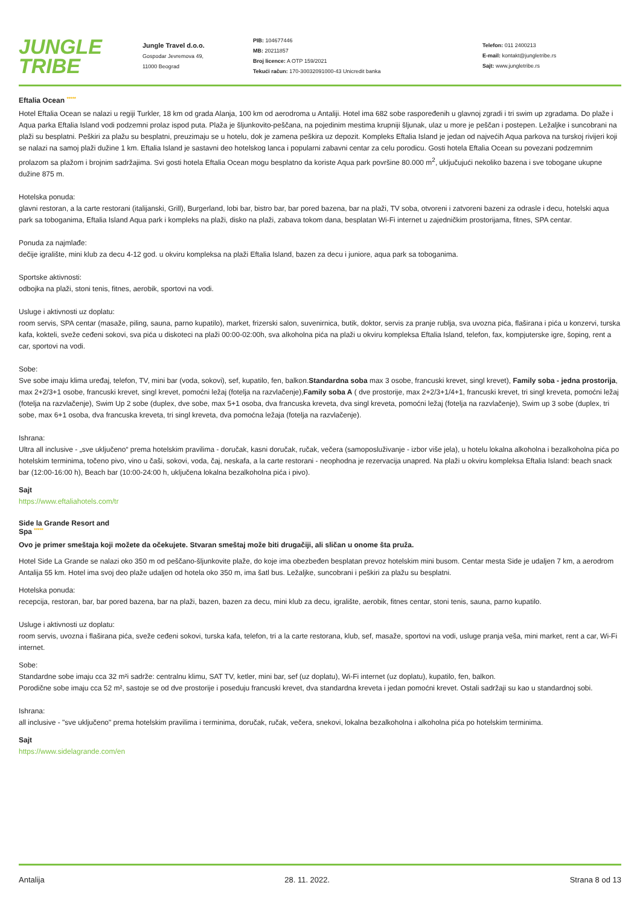JUNGLE
TRIBE
Jungle Travel d.o.o.
Gospodar Jevremova 49,
11000 Beograd
PIB: 104677446
MB: 20211857
Broj licence: A OTP 159/2021
Tekući račun: 170-30032091000-43 Unicredit banka
Telefon: 011 2400213
E-mail: kontakt@jungletribe.rs
Sajt: www.jungletribe.rs
Eftalia Ocean *****
Hotel Eftalia Ocean se nalazi u regiji Turkler, 18 km od grada Alanja, 100 km od aerodroma u Antaliji. Hotel ima 682 sobe raspoređenih u glavnoj zgradi i tri swim up zgradama. Do plaže i Aqua parka Eftalia Island vodi podzemni prolaz ispod puta. Plaža je šljunkovito-peščana, na pojedinim mestima krupniji šljunak, ulaz u more je peščan i postepen. Ležaljke i suncobrani na plaži su besplatni. Peškiri za plažu su besplatni, preuzimaju se u hotelu, dok je zamena peškira uz depozit. Kompleks Eftalia Island je jedan od najvećih Aqua parkova na turskoj rivijeri koji se nalazi na samoj plaži dužine 1 km. Eftalia Island je sastavni deo hotelskog lanca i popularni zabavni centar za celu porodicu. Gosti hotela Eftalia Ocean su povezani podzemnim prolazom sa plažom i brojnim sadržajima. Svi gosti hotela Eftalia Ocean mogu besplatno da koriste Aqua park površine 80.000 m<sup>2</sup>, uključujući nekoliko bazena i sve tobogane ukupne dužine 875 m.
Hotelska ponuda:
glavni restoran, a la carte restorani (italijanski, Grill), Burgerland, lobi bar, bistro bar, bar pored bazena, bar na plaži, TV soba, otvoreni i zatvoreni bazeni za odrasle i decu, hotelski aqua park sa toboganima, Eftalia Island Aqua park i kompleks na plaži, disko na plaži, zabava tokom dana, besplatan Wi-Fi internet u zajedničkim prostorijama, fitnes, SPA centar.
Ponuda za najmlađe:
dečije igralište, mini klub za decu 4-12 god. u okviru kompleksa na plaži Eftalia Island, bazen za decu i juniore, aqua park sa toboganima.
Sportske aktivnosti:
odbojka na plaži, stoni tenis, fitnes, aerobik, sportovi na vodi.
Usluge i aktivnosti uz doplatu:
room servis, SPA centar (masaže, piling, sauna, parno kupatilo), market, frizerski salon, suvenirnica, butik, doktor, servis za pranje rublja, sva uvozna pića, flaširana i pića u konzervi, turska kafa, kokteli, sveže ceđeni sokovi, sva pića u diskoteci na plaži 00:00-02:00h, sva alkoholna pića na plaži u okviru kompleksa Eftalia Island, telefon, fax, kompjuterske igre, šoping, rent a car, sportovi na vodi.
Sobe:
Sve sobe imaju klima uređaj, telefon, TV, mini bar (voda, sokovi), sef, kupatilo, fen, balkon.Standardna soba max 3 osobe, francuski krevet, singl krevet), Family soba - jedna prostorija, max 2+2/3+1 osobe, francuski krevet, singl krevet, pomoćni ležaj (fotelja na razvlačenje),Family soba A ( dve prostorije, max 2+2/3+1/4+1, francuski krevet, tri singl kreveta, pomoćni ležaj (fotelja na razvlačenje), Swim Up 2 sobe (duplex, dve sobe, max 5+1 osoba, dva francuska kreveta, dva singl kreveta, pomoćni ležaj (fotelja na razvlačenje), Swim up 3 sobe (duplex, tri sobe, max 6+1 osoba, dva francuska kreveta, tri singl kreveta, dva pomoćna ležaja (fotelja na razvlačenje).
Ishrana:
Ultra all inclusive - „sve uključeno“ prema hotelskim pravilima - doručak, kasni doručak, ručak, večera (samoposluživanje - izbor više jela), u hotelu lokalna alkoholna i bezalkoholna pića po hotelskim terminima, točeno pivo, vino u čaši, sokovi, voda, čaj, neskafa, a la carte restorani - neophodna je rezervacija unapred. Na plaži u okviru kompleksa Eftalia Island: beach snack bar (12:00-16:00 h), Beach bar (10:00-24:00 h, uključena lokalna bezalkoholna pića i pivo).
Sajt
https://www.eftaliahotels.com/tr
Side la Grande Resort and
Spa *****
Ovo je primer smeštaja koji možete da očekujete. Stvaran smeštaj može biti drugačiji, ali sličan u onome šta pruža.
Hotel Side La Grande se nalazi oko 350 m od peščano-šljunkovite plaže, do koje ima obezbeđen besplatan prevoz hotelskim mini busom. Centar mesta Side je udaljen 7 km, a aerodrom Antalija 55 km. Hotel ima svoj deo plaže udaljen od hotela oko 350 m, ima šatl bus. Ležaljke, suncobrani i peškiri za plažu su besplatni.
Hotelska ponuda:
recepcija, restoran, bar, bar pored bazena, bar na plaži, bazen, bazen za decu, mini klub za decu, igralište, aerobik, fitnes centar, stoni tenis, sauna, parno kupatilo.
Usluge i aktivnosti uz doplatu:
room servis, uvozna i flaširana pića, sveže ceđeni sokovi, turska kafa, telefon, tri a la carte restorana, klub, sef, masaže, sportovi na vodi, usluge pranja veša, mini market, rent a car, Wi-Fi internet.
Sobe:
Standardne sobe imaju cca 32 m²i sadrže: centralnu klimu, SAT TV, ketler, mini bar, sef (uz doplatu), Wi-Fi internet (uz doplatu), kupatilo, fen, balkon.
Porodične sobe imaju cca 52 m², sastoje se od dve prostorije i poseduju francuski krevet, dva standardna kreveta i jedan pomoćni krevet. Ostali sadržaji su kao u standardnoj sobi.
Ishrana:
all inclusive - "sve uključeno" prema hotelskim pravilima i terminima, doručak, ručak, večera, snekovi, lokalna bezalkoholna i alkoholna pića po hotelskim terminima.
Sajt
https://www.sidelagrande.com/en
Antalija 28. 11. 2022. Strana 8 od 13